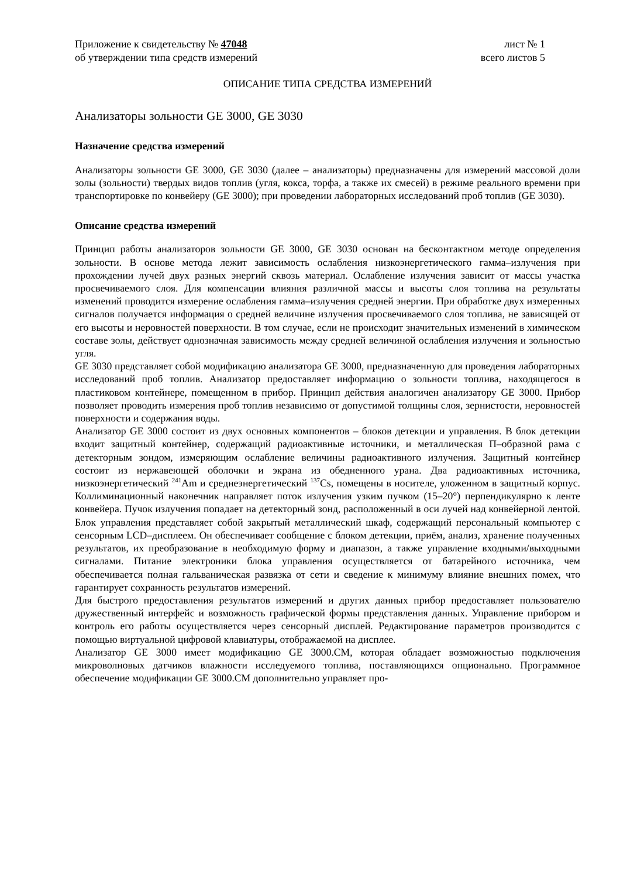Приложение к свидетельству № 47048
об утверждении типа средств измерений
лист № 1
всего листов 5
ОПИСАНИЕ ТИПА СРЕДСТВА ИЗМЕРЕНИЙ
Анализаторы зольности GE 3000, GE 3030
Назначение средства измерений
Анализаторы зольности GE 3000, GE 3030 (далее – анализаторы) предназначены для измерений массовой доли золы (зольности) твердых видов топлив (угля, кокса, торфа, а также их смесей) в режиме реального времени при транспортировке по конвейеру (GE 3000); при проведении лабораторных исследований проб топлив (GE 3030).
Описание средства измерений
Принцип работы анализаторов зольности GE 3000, GE 3030 основан на бесконтактном методе определения зольности. В основе метода лежит зависимость ослабления низкоэнергетического гамма–излучения при прохождении лучей двух разных энергий сквозь материал. Ослабление излучения зависит от массы участка просвечиваемого слоя. Для компенсации влияния различной массы и высоты слоя топлива на результаты изменений проводится измерение ослабления гамма–излучения средней энергии. При обработке двух измеренных сигналов получается информация о средней величине излучения просвечиваемого слоя топлива, не зависящей от его высоты и неровностей поверхности. В том случае, если не происходит значительных изменений в химическом составе золы, действует однозначная зависимость между средней величиной ослабления излучения и зольностью угля.
GE 3030 представляет собой модификацию анализатора GE 3000, предназначенную для проведения лабораторных исследований проб топлив. Анализатор предоставляет информацию о зольности топлива, находящегося в пластиковом контейнере, помещенном в прибор. Принцип действия аналогичен анализатору GE 3000. Прибор позволяет проводить измерения проб топлив независимо от допустимой толщины слоя, зернистости, неровностей поверхности и содержания воды.
Анализатор GE 3000 состоит из двух основных компонентов – блоков детекции и управления. В блок детекции входит защитный контейнер, содержащий радиоактивные источники, и металлическая П–образной рама с детекторным зондом, измеряющим ослабление величины радиоактивного излучения. Защитный контейнер состоит из нержавеющей оболочки и экрана из обедненного урана. Два радиоактивных источника, низкоэнергетический <sup>241</sup>Am и среднеэнергетический <sup>137</sup>Cs, помещены в носителе, уложенном в защитный корпус. Коллиминационный наконечник направляет поток излучения узким пучком (15–20°) перпендикулярно к ленте конвейера. Пучок излучения попадает на детекторный зонд, расположенный в оси лучей над конвейерной лентой. Блок управления представляет собой закрытый металлический шкаф, содержащий персональный компьютер с сенсорным LCD–дисплеем. Он обеспечивает сообщение с блоком детекции, приём, анализ, хранение полученных результатов, их преобразование в необходимую форму и диапазон, а также управление входными/выходными сигналами. Питание электроники блока управления осуществляется от батарейного источника, чем обеспечивается полная гальваническая развязка от сети и сведение к минимуму влияние внешних помех, что гарантирует сохранность результатов измерений.
Для быстрого предоставления результатов измерений и других данных прибор предоставляет пользователю дружественный интерфейс и возможность графической формы представления данных. Управление прибором и контроль его работы осуществляется через сенсорный дисплей. Редактирование параметров производится с помощью виртуальной цифровой клавиатуры, отображаемой на дисплее.
Анализатор GE 3000 имеет модификацию GE 3000.CM, которая обладает возможностью подключения микроволновых датчиков влажности исследуемого топлива, поставляющихся опционально. Программное обеспечение модификации GE 3000.CM дополнительно управляет про-